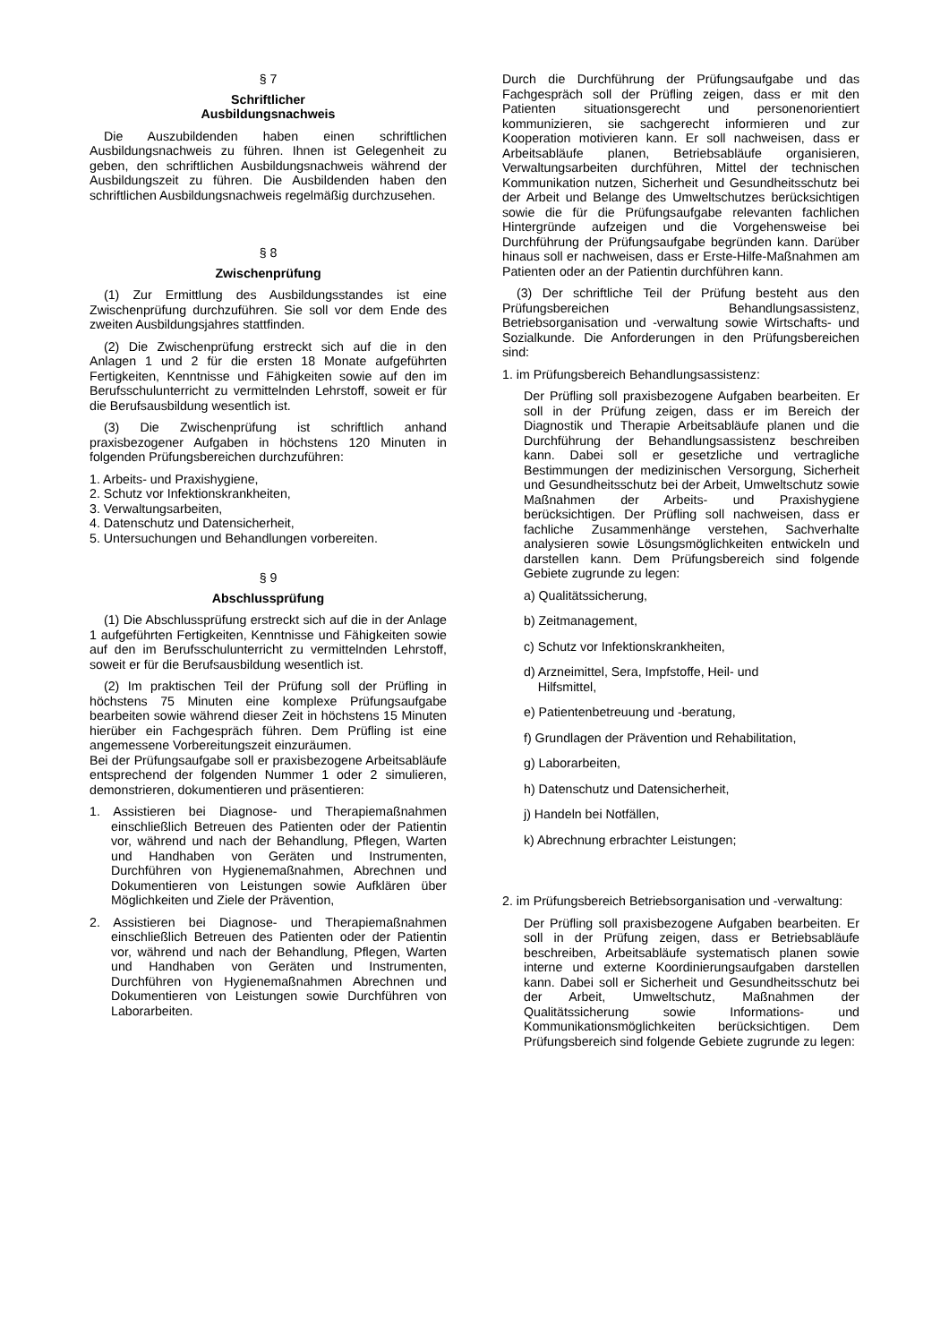§ 7
Schriftlicher
Ausbildungsnachweis
Die Auszubildenden haben einen schriftlichen Ausbildungsnachweis zu führen. Ihnen ist Gelegenheit zu geben, den schriftlichen Ausbildungsnachweis während der Ausbildungszeit zu führen. Die Ausbildenden haben den schriftlichen Ausbildungsnachweis regelmäßig durchzusehen.
§ 8
Zwischenprüfung
(1) Zur Ermittlung des Ausbildungsstandes ist eine Zwischenprüfung durchzuführen. Sie soll vor dem Ende des zweiten Ausbildungsjahres stattfinden.
(2) Die Zwischenprüfung erstreckt sich auf die in den Anlagen 1 und 2 für die ersten 18 Monate aufgeführten Fertigkeiten, Kenntnisse und Fähigkeiten sowie auf den im Berufsschulunterricht zu vermittelnden Lehrstoff, soweit er für die Berufsausbildung wesentlich ist.
(3) Die Zwischenprüfung ist schriftlich anhand praxisbezogener Aufgaben in höchstens 120 Minuten in folgenden Prüfungsbereichen durchzuführen:
1. Arbeits- und Praxishygiene,
2. Schutz vor Infektionskrankheiten,
3. Verwaltungsarbeiten,
4. Datenschutz und Datensicherheit,
5. Untersuchungen und Behandlungen vorbereiten.
§ 9
Abschlussprüfung
(1) Die Abschlussprüfung erstreckt sich auf die in der Anlage 1 aufgeführten Fertigkeiten, Kenntnisse und Fähigkeiten sowie auf den im Berufsschulunterricht zu vermittelnden Lehrstoff, soweit er für die Berufsausbildung wesentlich ist.
(2) Im praktischen Teil der Prüfung soll der Prüfling in höchstens 75 Minuten eine komplexe Prüfungsaufgabe bearbeiten sowie während dieser Zeit in höchstens 15 Minuten hierüber ein Fachgespräch führen. Dem Prüfling ist eine angemessene Vorbereitungszeit einzuräumen.
Bei der Prüfungsaufgabe soll er praxisbezogene Arbeitsabläufe entsprechend der folgenden Nummer 1 oder 2 simulieren, demonstrieren, dokumentieren und präsentieren:
1. Assistieren bei Diagnose- und Therapiemaßnahmen einschließlich Betreuen des Patienten oder der Patientin vor, während und nach der Behandlung, Pflegen, Warten und Handhaben von Geräten und Instrumenten, Durchführen von Hygienemaßnahmen, Abrechnen und Dokumentieren von Leistungen sowie Aufklären über Möglichkeiten und Ziele der Prävention,
2. Assistieren bei Diagnose- und Therapiemaßnahmen einschließlich Betreuen des Patienten oder der Patientin vor, während und nach der Behandlung, Pflegen, Warten und Handhaben von Geräten und Instrumenten, Durchführen von Hygienemaßnahmen Abrechnen und Dokumentieren von Leistungen sowie Durchführen von Laborarbeiten.
Durch die Durchführung der Prüfungsaufgabe und das Fachgespräch soll der Prüfling zeigen, dass er mit den Patienten situationsgerecht und personenorientiert kommunizieren, sie sachgerecht informieren und zur Kooperation motivieren kann. Er soll nachweisen, dass er Arbeitsabläufe planen, Betriebsabläufe organisieren, Verwaltungsarbeiten durchführen, Mittel der technischen Kommunikation nutzen, Sicherheit und Gesundheitsschutz bei der Arbeit und Belange des Umweltschutzes berücksichtigen sowie die für die Prüfungsaufgabe relevanten fachlichen Hintergründe aufzeigen und die Vorgehensweise bei Durchführung der Prüfungsaufgabe begründen kann. Darüber hinaus soll er nachweisen, dass er Erste-Hilfe-Maßnahmen am Patienten oder an der Patientin durchführen kann.
(3) Der schriftliche Teil der Prüfung besteht aus den Prüfungsbereichen Behandlungsassistenz, Betriebsorganisation und -verwaltung sowie Wirtschafts- und Sozialkunde. Die Anforderungen in den Prüfungsbereichen sind:
1. im Prüfungsbereich Behandlungsassistenz:
Der Prüfling soll praxisbezogene Aufgaben bearbeiten. Er soll in der Prüfung zeigen, dass er im Bereich der Diagnostik und Therapie Arbeitsabläufe planen und die Durchführung der Behandlungsassistenz beschreiben kann. Dabei soll er gesetzliche und vertragliche Bestimmungen der medizinischen Versorgung, Sicherheit und Gesundheitsschutz bei der Arbeit, Umweltschutz sowie Maßnahmen der Arbeits- und Praxishygiene berücksichtigen. Der Prüfling soll nachweisen, dass er fachliche Zusammenhänge verstehen, Sachverhalte analysieren sowie Lösungsmöglichkeiten entwickeln und darstellen kann. Dem Prüfungsbereich sind folgende Gebiete zugrunde zu legen:
a) Qualitätssicherung,
b) Zeitmanagement,
c) Schutz vor Infektionskrankheiten,
d) Arzneimittel, Sera, Impfstoffe, Heil- und
Hilfsmittel,
e) Patientenbetreuung und -beratung,
f) Grundlagen der Prävention und Rehabilitation,
g) Laborarbeiten,
h) Datenschutz und Datensicherheit,
j) Handeln bei Notfällen,
k) Abrechnung erbrachter Leistungen;
2. im Prüfungsbereich Betriebsorganisation und -verwaltung:
Der Prüfling soll praxisbezogene Aufgaben bearbeiten. Er soll in der Prüfung zeigen, dass er Betriebsabläufe beschreiben, Arbeitsabläufe systematisch planen sowie interne und externe Koordinierungsaufgaben darstellen kann. Dabei soll er Sicherheit und Gesundheitsschutz bei der Arbeit, Umweltschutz, Maßnahmen der Qualitätssicherung sowie Informations- und Kommunikationsmöglichkeiten berücksichtigen. Dem Prüfungsbereich sind folgende Gebiete zugrunde zu legen: